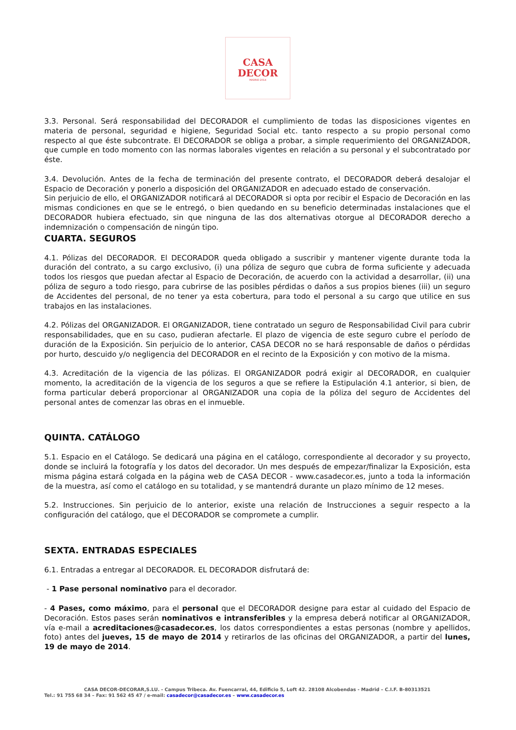CASA
DECOR
MADRID 2014
3.3. Personal. Será responsabilidad del DECORADOR el cumplimiento de todas las disposiciones vigentes en materia de personal, seguridad e higiene, Seguridad Social etc. tanto respecto a su propio personal como respecto al que éste subcontrate. El DECORADOR se obliga a probar, a simple requerimiento del ORGANIZADOR, que cumple en todo momento con las normas laborales vigentes en relación a su personal y el subcontratado por éste.
3.4. Devolución. Antes de la fecha de terminación del presente contrato, el DECORADOR deberá desalojar el Espacio de Decoración y ponerlo a disposición del ORGANIZADOR en adecuado estado de conservación.
Sin perjuicio de ello, el ORGANIZADOR notificará al DECORADOR si opta por recibir el Espacio de Decoración en las mismas condiciones en que se le entregó, o bien quedando en su beneficio determinadas instalaciones que el DECORADOR hubiera efectuado, sin que ninguna de las dos alternativas otorgue al DECORADOR derecho a indemnización o compensación de ningún tipo.
CUARTA. SEGUROS
4.1. Pólizas del DECORADOR. El DECORADOR queda obligado a suscribir y mantener vigente durante toda la duración del contrato, a su cargo exclusivo, (i) una póliza de seguro que cubra de forma suficiente y adecuada todos los riesgos que puedan afectar al Espacio de Decoración, de acuerdo con la actividad a desarrollar, (ii) una póliza de seguro a todo riesgo, para cubrirse de las posibles pérdidas o daños a sus propios bienes (iii) un seguro de Accidentes del personal, de no tener ya esta cobertura, para todo el personal a su cargo que utilice en sus trabajos en las instalaciones.
4.2. Pólizas del ORGANIZADOR. El ORGANIZADOR, tiene contratado un seguro de Responsabilidad Civil para cubrir responsabilidades, que en su caso, pudieran afectarle. El plazo de vigencia de este seguro cubre el período de duración de la Exposición. Sin perjuicio de lo anterior, CASA DECOR no se hará responsable de daños o pérdidas por hurto, descuido y/o negligencia del DECORADOR en el recinto de la Exposición y con motivo de la misma.
4.3. Acreditación de la vigencia de las pólizas. El ORGANIZADOR podrá exigir al DECORADOR, en cualquier momento, la acreditación de la vigencia de los seguros a que se refiere la Estipulación 4.1 anterior, si bien, de forma particular deberá proporcionar al ORGANIZADOR una copia de la póliza del seguro de Accidentes del personal antes de comenzar las obras en el inmueble.
QUINTA. CATÁLOGO
5.1. Espacio en el Catálogo. Se dedicará una página en el catálogo, correspondiente al decorador y su proyecto, donde se incluirá la fotografía y los datos del decorador. Un mes después de empezar/finalizar la Exposición, esta misma página estará colgada en la página web de CASA DECOR - www.casadecor.es, junto a toda la información de la muestra, así como el catálogo en su totalidad, y se mantendrá durante un plazo mínimo de 12 meses.
5.2. Instrucciones. Sin perjuicio de lo anterior, existe una relación de Instrucciones a seguir respecto a la configuración del catálogo, que el DECORADOR se compromete a cumplir.
SEXTA. ENTRADAS ESPECIALES
6.1. Entradas a entregar al DECORADOR. EL DECORADOR disfrutará de:
- 1 Pase personal nominativo para el decorador.
- 4 Pases, como máximo, para el personal que el DECORADOR designe para estar al cuidado del Espacio de Decoración. Estos pases serán nominativos e intransferibles y la empresa deberá notificar al ORGANIZADOR, vía e-mail a acreditaciones@casadecor.es, los datos correspondientes a estas personas (nombre y apellidos, foto) antes del jueves, 15 de mayo de 2014 y retirarlos de las oficinas del ORGANIZADOR, a partir del lunes, 19 de mayo de 2014.
CASA DECOR-DECORAR,S.LU. - Campus Tribeca. Av. Fuencarral, 44, Edificio 5, Loft 42. 28108 Alcobendas - Madrid – C.I.F. B-80313521
Tel.: 91 755 68 34 – Fax: 91 562 45 47 / e-mail: casadecor@casadecor.es – www.casadecor.es